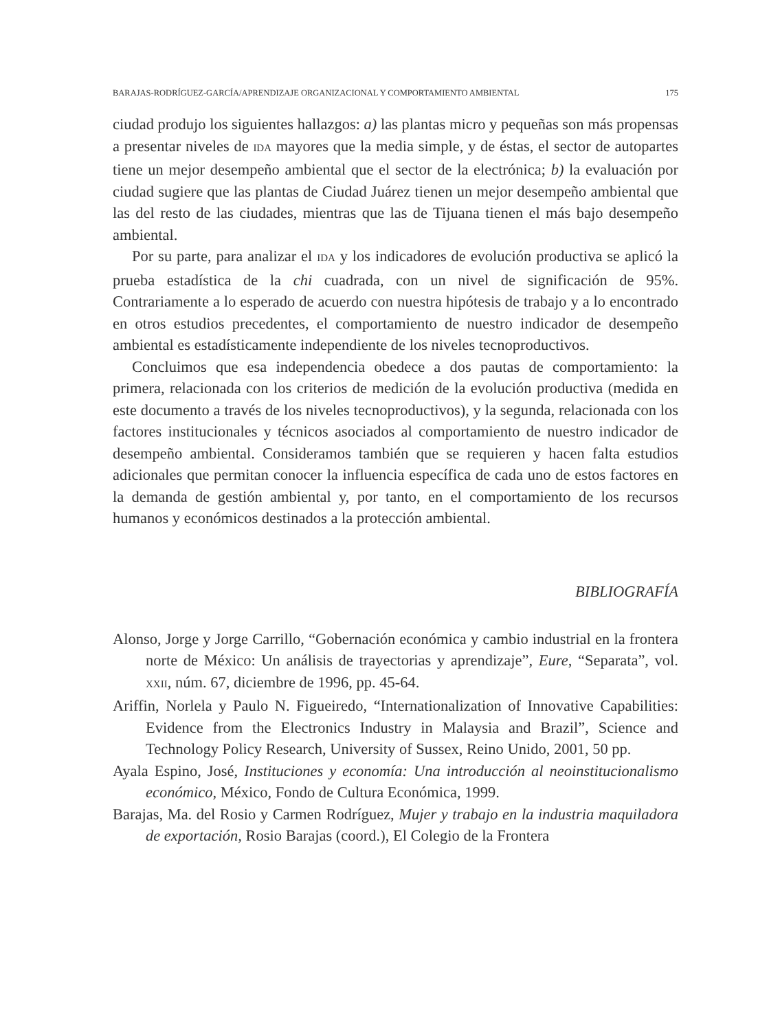BARAJAS-RODRÍGUEZ-GARCÍA/APRENDIZAJE ORGANIZACIONAL Y COMPORTAMIENTO AMBIENTAL 175
ciudad produjo los siguientes hallazgos: a) las plantas micro y pequeñas son más propensas a presentar niveles de IDA mayores que la media simple, y de éstas, el sector de autopartes tiene un mejor desempeño ambiental que el sector de la electrónica; b) la evaluación por ciudad sugiere que las plantas de Ciudad Juárez tienen un mejor desempeño ambiental que las del resto de las ciudades, mientras que las de Tijuana tienen el más bajo desempeño ambiental.
Por su parte, para analizar el IDA y los indicadores de evolución productiva se aplicó la prueba estadística de la chi cuadrada, con un nivel de significación de 95%. Contrariamente a lo esperado de acuerdo con nuestra hipótesis de trabajo y a lo encontrado en otros estudios precedentes, el comportamiento de nuestro indicador de desempeño ambiental es estadísticamente independiente de los niveles tecnoproductivos.
Concluimos que esa independencia obedece a dos pautas de comportamiento: la primera, relacionada con los criterios de medición de la evolución productiva (medida en este documento a través de los niveles tecnoproductivos), y la segunda, relacionada con los factores institucionales y técnicos asociados al comportamiento de nuestro indicador de desempeño ambiental. Consideramos también que se requieren y hacen falta estudios adicionales que permitan conocer la influencia específica de cada uno de estos factores en la demanda de gestión ambiental y, por tanto, en el comportamiento de los recursos humanos y económicos destinados a la protección ambiental.
BIBLIOGRAFÍA
Alonso, Jorge y Jorge Carrillo, “Gobernación económica y cambio industrial en la frontera norte de México: Un análisis de trayectorias y aprendizaje”, Eure, “Separata”, vol. XXII, núm. 67, diciembre de 1996, pp. 45-64.
Ariffin, Norlela y Paulo N. Figueiredo, “Internationalization of Innovative Capabilities: Evidence from the Electronics Industry in Malaysia and Brazil”, Science and Technology Policy Research, University of Sussex, Reino Unido, 2001, 50 pp.
Ayala Espino, José, Instituciones y economía: Una introducción al neoinstitucionalismo económico, México, Fondo de Cultura Económica, 1999.
Barajas, Ma. del Rosio y Carmen Rodríguez, Mujer y trabajo en la industria maquiladora de exportación, Rosio Barajas (coord.), El Colegio de la Frontera